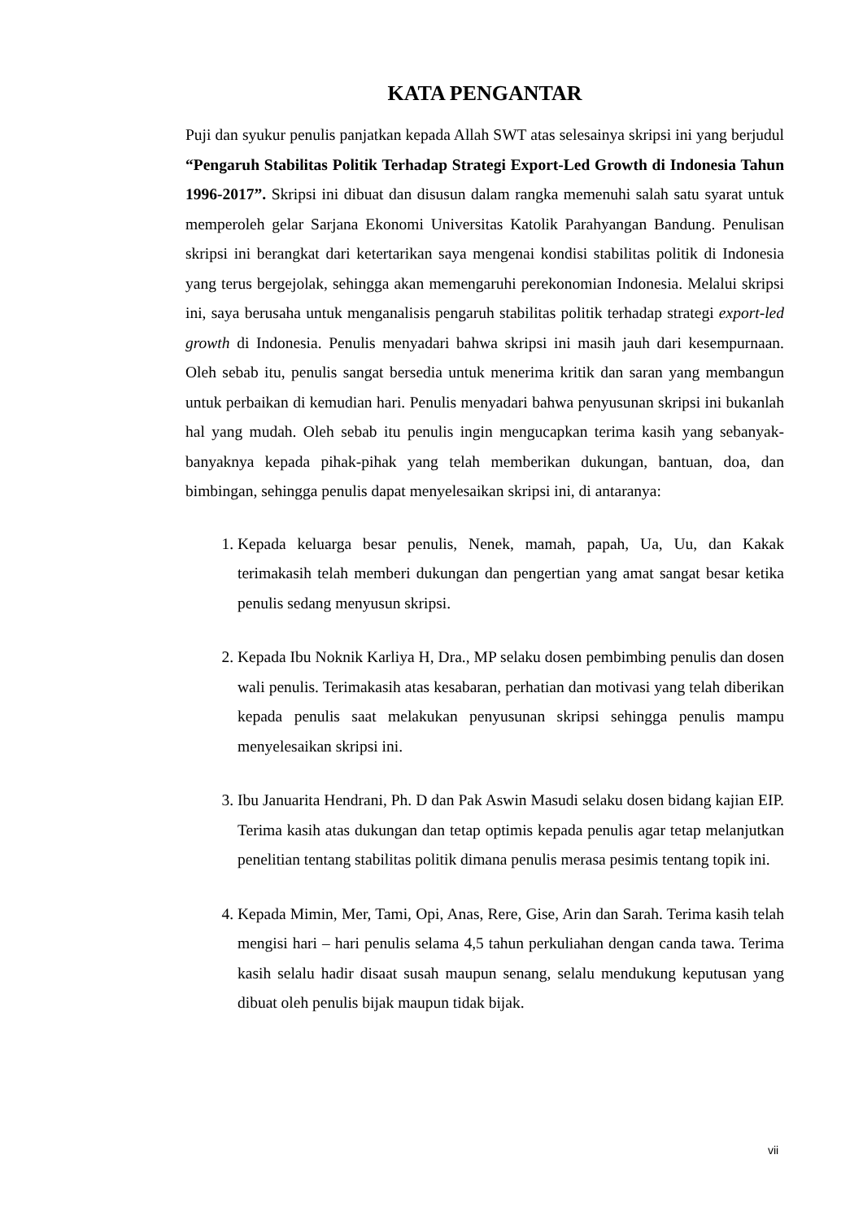KATA PENGANTAR
Puji dan syukur penulis panjatkan kepada Allah SWT atas selesainya skripsi ini yang berjudul “Pengaruh Stabilitas Politik Terhadap Strategi Export-Led Growth di Indonesia Tahun 1996-2017”. Skripsi ini dibuat dan disusun dalam rangka memenuhi salah satu syarat untuk memperoleh gelar Sarjana Ekonomi Universitas Katolik Parahyangan Bandung. Penulisan skripsi ini berangkat dari ketertarikan saya mengenai kondisi stabilitas politik di Indonesia yang terus bergejolak, sehingga akan memengaruhi perekonomian Indonesia. Melalui skripsi ini, saya berusaha untuk menganalisis pengaruh stabilitas politik terhadap strategi export-led growth di Indonesia. Penulis menyadari bahwa skripsi ini masih jauh dari kesempurnaan. Oleh sebab itu, penulis sangat bersedia untuk menerima kritik dan saran yang membangun untuk perbaikan di kemudian hari. Penulis menyadari bahwa penyusunan skripsi ini bukanlah hal yang mudah. Oleh sebab itu penulis ingin mengucapkan terima kasih yang sebanyak-banyaknya kepada pihak-pihak yang telah memberikan dukungan, bantuan, doa, dan bimbingan, sehingga penulis dapat menyelesaikan skripsi ini, di antaranya:
1. Kepada keluarga besar penulis, Nenek, mamah, papah, Ua, Uu, dan Kakak terimakasih telah memberi dukungan dan pengertian yang amat sangat besar ketika penulis sedang menyusun skripsi.
2. Kepada Ibu Noknik Karliya H, Dra., MP selaku dosen pembimbing penulis dan dosen wali penulis. Terimakasih atas kesabaran, perhatian dan motivasi yang telah diberikan kepada penulis saat melakukan penyusunan skripsi sehingga penulis mampu menyelesaikan skripsi ini.
3. Ibu Januarita Hendrani, Ph. D dan Pak Aswin Masudi selaku dosen bidang kajian EIP. Terima kasih atas dukungan dan tetap optimis kepada penulis agar tetap melanjutkan penelitian tentang stabilitas politik dimana penulis merasa pesimis tentang topik ini.
4. Kepada Mimin, Mer, Tami, Opi, Anas, Rere, Gise, Arin dan Sarah. Terima kasih telah mengisi hari – hari penulis selama 4,5 tahun perkuliahan dengan canda tawa. Terima kasih selalu hadir disaat susah maupun senang, selalu mendukung keputusan yang dibuat oleh penulis bijak maupun tidak bijak.
vii